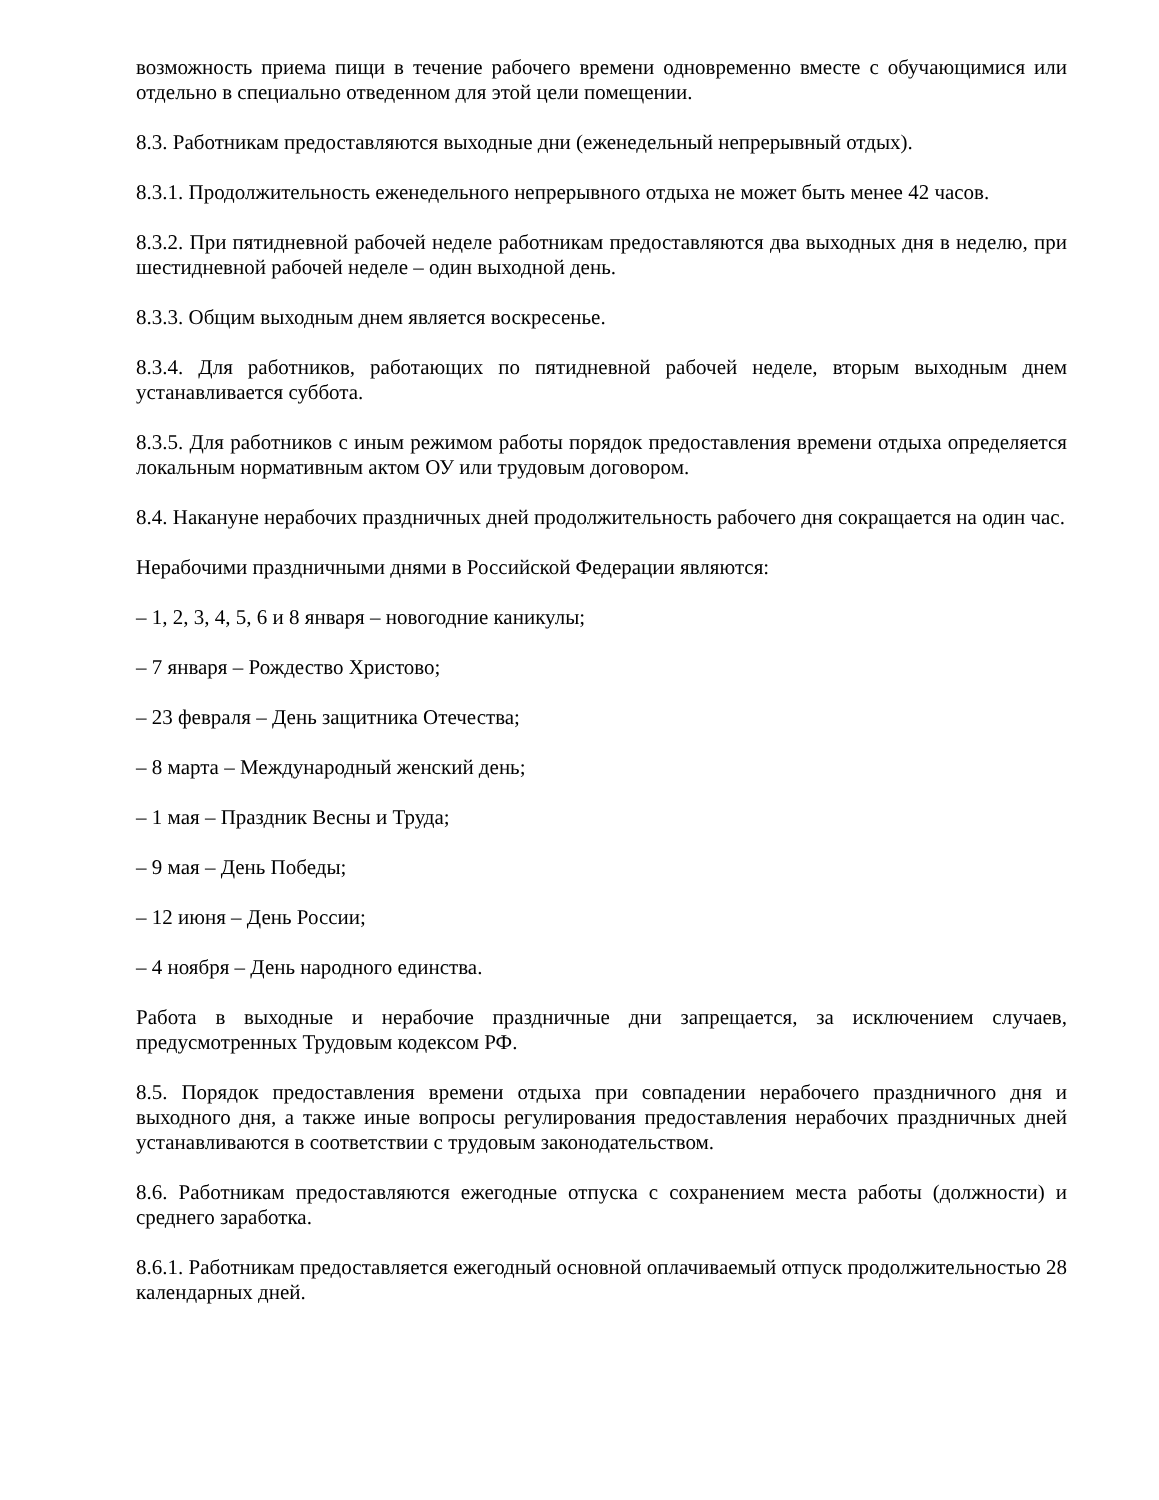возможность приема пищи в течение рабочего времени одновременно вместе с обучающимися или отдельно в специально отведенном для этой цели помещении.
8.3. Работникам предоставляются выходные дни (еженедельный непрерывный отдых).
8.3.1. Продолжительность еженедельного непрерывного отдыха не может быть менее 42 часов.
8.3.2. При пятидневной рабочей неделе работникам предоставляются два выходных дня в неделю, при шестидневной рабочей неделе – один выходной день.
8.3.3. Общим выходным днем является воскресенье.
8.3.4. Для работников, работающих по пятидневной рабочей неделе, вторым выходным днем устанавливается суббота.
8.3.5. Для работников с иным режимом работы порядок предоставления времени отдыха определяется локальным нормативным актом ОУ или трудовым договором.
8.4. Накануне нерабочих праздничных дней продолжительность рабочего дня сокращается на один час.
Нерабочими праздничными днями в Российской Федерации являются:
– 1, 2, 3, 4, 5, 6 и 8 января – новогодние каникулы;
– 7 января – Рождество Христово;
– 23 февраля – День защитника Отечества;
– 8 марта – Международный женский день;
– 1 мая – Праздник Весны и Труда;
– 9 мая – День Победы;
– 12 июня – День России;
– 4 ноября – День народного единства.
Работа в выходные и нерабочие праздничные дни запрещается, за исключением случаев, предусмотренных Трудовым кодексом РФ.
8.5. Порядок предоставления времени отдыха при совпадении нерабочего праздничного дня и выходного дня, а также иные вопросы регулирования предоставления нерабочих праздничных дней устанавливаются в соответствии с трудовым законодательством.
8.6. Работникам предоставляются ежегодные отпуска с сохранением места работы (должности) и среднего заработка.
8.6.1. Работникам предоставляется ежегодный основной оплачиваемый отпуск продолжительностью 28 календарных дней.